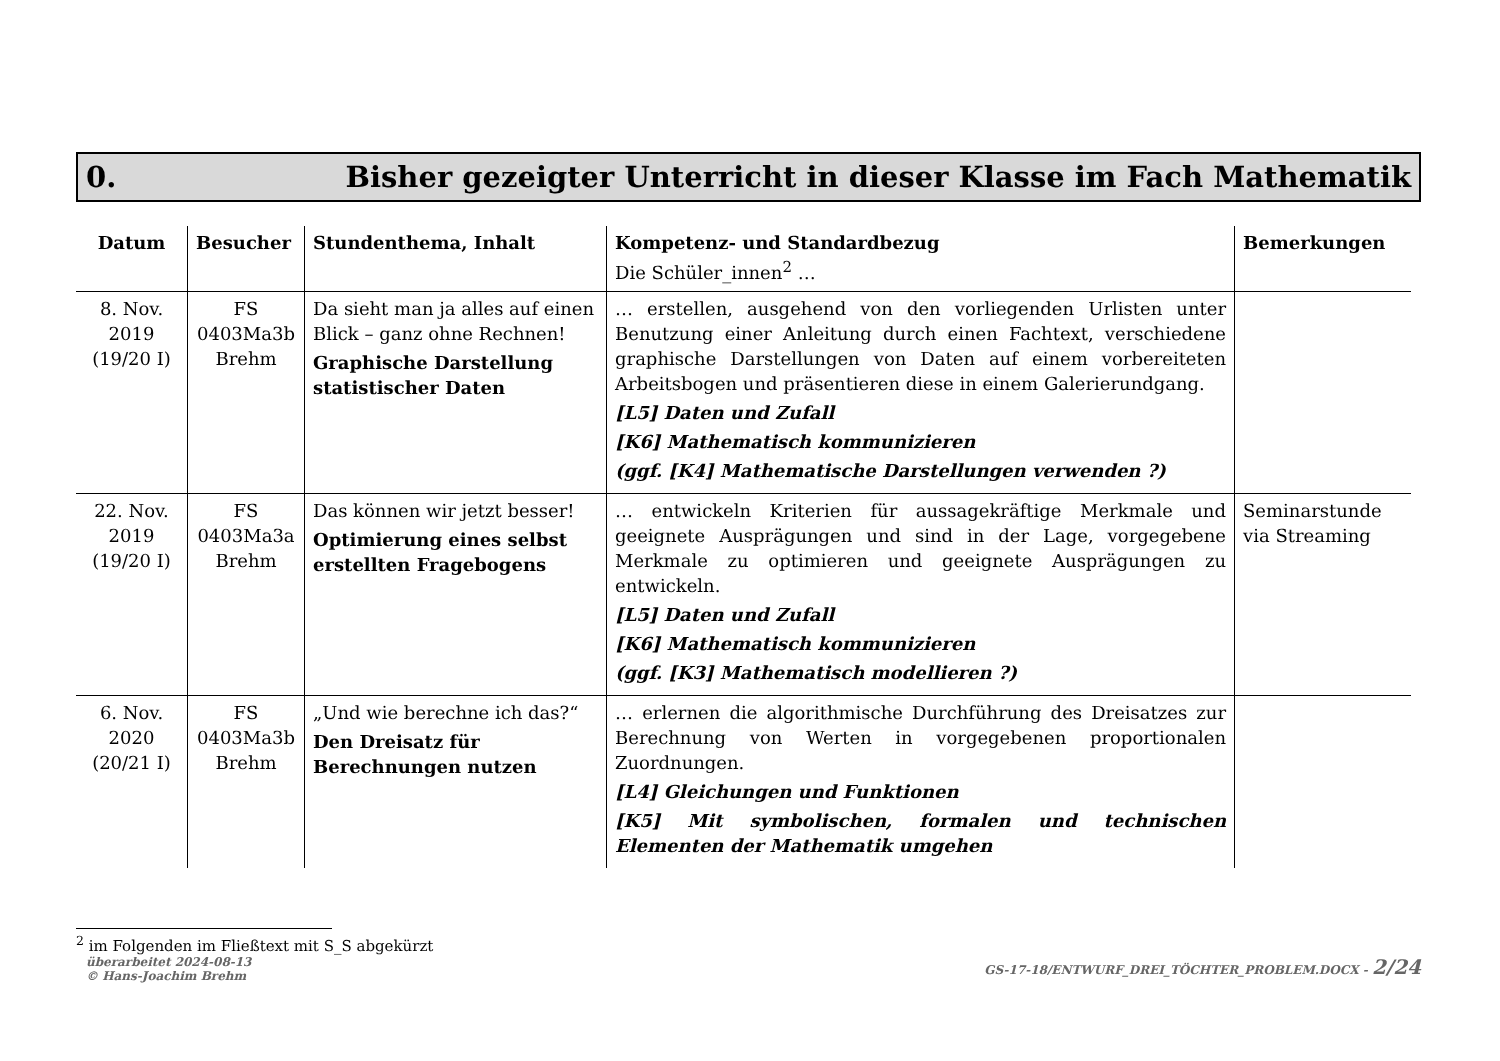0. Bisher gezeigter Unterricht in dieser Klasse im Fach Mathematik
| Datum | Besucher | Stundenthema, Inhalt | Kompetenz- und Standardbezug Die Schüler_innen<sup>2</sup> … | Bemerkungen |
| --- | --- | --- | --- | --- |
| 8. Nov. 2019 (19/20 I) | FS 0403Ma3b Brehm | Da sieht man ja alles auf einen Blick – ganz ohne Rechnen! Graphische Darstellung statistischer Daten | … erstellen, ausgehend von den vorliegenden Urlisten unter Benutzung einer Anleitung durch einen Fachtext, verschiedene graphische Darstellungen von Daten auf einem vorbereiteten Arbeitsbogen und präsentieren diese in einem Galerierundgang. [L5] Daten und Zufall [K6] Mathematisch kommunizieren (ggf. [K4] Mathematische Darstellungen verwenden ?) | |
| 22. Nov. 2019 (19/20 I) | FS 0403Ma3a Brehm | Das können wir jetzt besser! Optimierung eines selbst erstellten Fragebogens | … entwickeln Kriterien für aussagekräftige Merkmale und geeignete Ausprägungen und sind in der Lage, vorgegebene Merkmale zu optimieren und geeignete Ausprägungen zu entwickeln. [L5] Daten und Zufall [K6] Mathematisch kommunizieren (ggf. [K3] Mathematisch modellieren ?) | Seminarstunde via Streaming |
| 6. Nov. 2020 (20/21 I) | FS 0403Ma3b Brehm | „Und wie berechne ich das?“ Den Dreisatz für Berechnungen nutzen | … erlernen die algorithmische Durchführung des Dreisatzes zur Berechnung von Werten in vorgegebenen proportionalen Zuordnungen. [L4] Gleichungen und Funktionen [K5] Mit symbolischen, formalen und technischen Elementen der Mathematik umgehen | |
<sup>2</sup> im Folgenden im Fließtext mit S_S abgekürzt
überarbeitet 2024-08-13
© Hans-Joachim Brehm GS-17-18/ENTWURF_DREI_TÖCHTER_PROBLEM.DOCX - 2/24